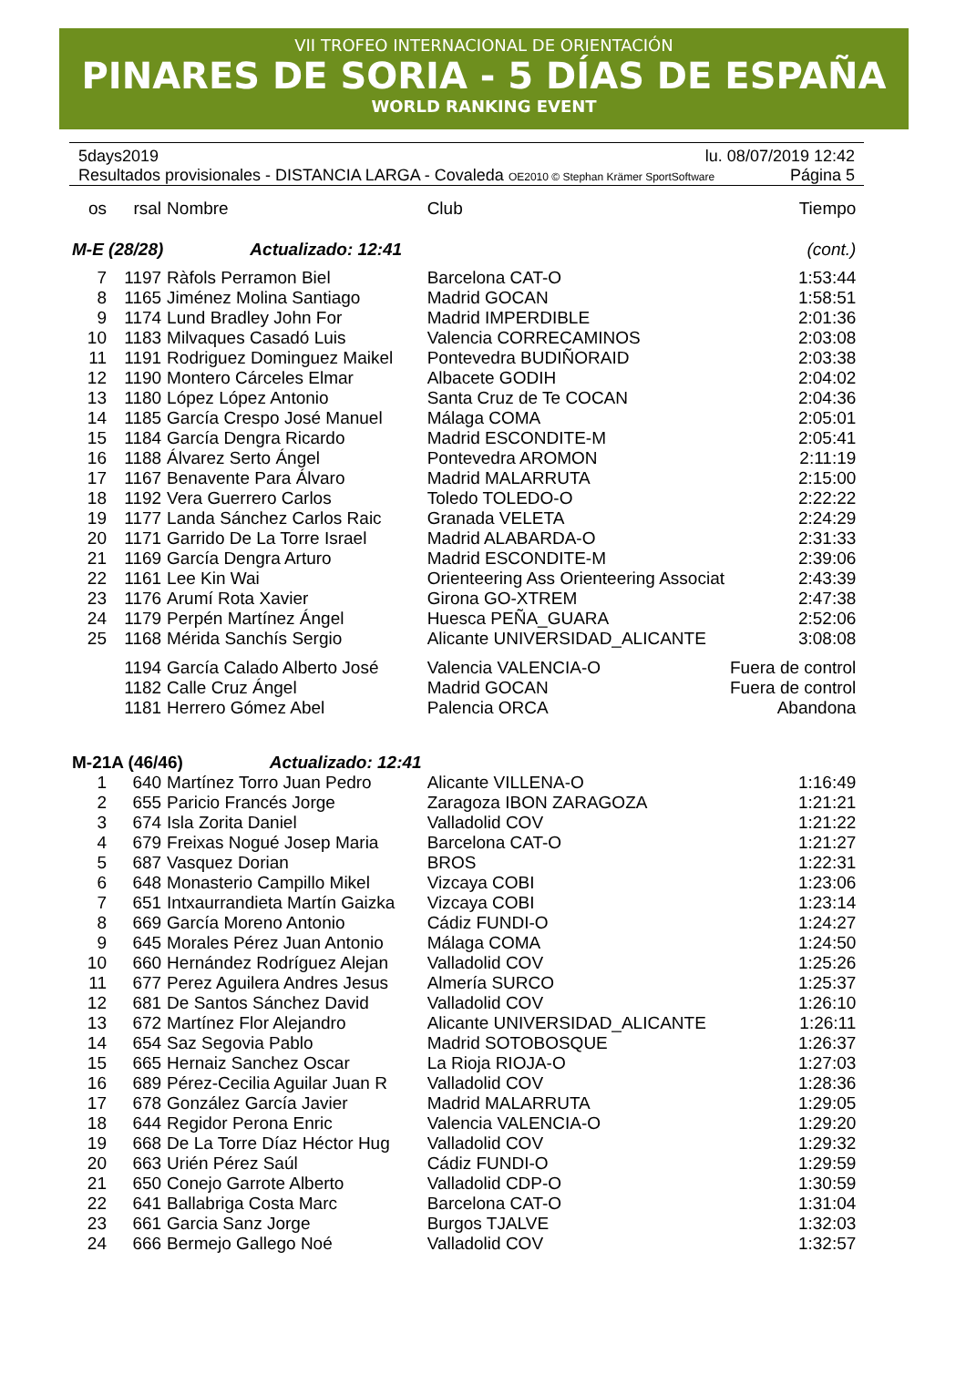VII TROFEO INTERNACIONAL DE ORIENTACIÓN
PINARES DE SORIA - 5 DÍAS DE ESPAÑA
WORLD RANKING EVENT
5days2019 lu. 08/07/2019 12:42
Resultados provisionales - DISTANCIA LARGA - Covaleda OE2010 © Stephan Krämer SportSoftware Página 5
| os | rsal | Nombre | Club | Tiempo |
| --- | --- | --- | --- | --- |
| M-E (28/28) Actualizado: 12:41 | | | | (cont.) |
| 7 | 1197 | Ràfols Perramon Biel | Barcelona CAT-O | 1:53:44 |
| 8 | 1165 | Jiménez Molina Santiago | Madrid GOCAN | 1:58:51 |
| 9 | 1174 | Lund Bradley John For | Madrid IMPERDIBLE | 2:01:36 |
| 10 | 1183 | Milvaques Casadó Luis | Valencia CORRECAMINOS | 2:03:08 |
| 11 | 1191 | Rodriguez Dominguez Maikel | Pontevedra BUDIÑORAID | 2:03:38 |
| 12 | 1190 | Montero Cárceles Elmar | Albacete GODIH | 2:04:02 |
| 13 | 1180 | López López Antonio | Santa Cruz de Te COCAN | 2:04:36 |
| 14 | 1185 | García Crespo José Manuel | Málaga COMA | 2:05:01 |
| 15 | 1184 | García Dengra Ricardo | Madrid ESCONDITE-M | 2:05:41 |
| 16 | 1188 | Álvarez Serto Ángel | Pontevedra AROMON | 2:11:19 |
| 17 | 1167 | Benavente Para Álvaro | Madrid MALARRUTA | 2:15:00 |
| 18 | 1192 | Vera Guerrero Carlos | Toledo TOLEDO-O | 2:22:22 |
| 19 | 1177 | Landa Sánchez Carlos Raic | Granada VELETA | 2:24:29 |
| 20 | 1171 | Garrido De La Torre Israel | Madrid ALABARDA-O | 2:31:33 |
| 21 | 1169 | García Dengra Arturo | Madrid ESCONDITE-M | 2:39:06 |
| 22 | 1161 | Lee Kin Wai | Orienteering Ass Orienteering Associat | 2:43:39 |
| 23 | 1176 | Arumí Rota Xavier | Girona GO-XTREM | 2:47:38 |
| 24 | 1179 | Perpén Martínez Ángel | Huesca PEÑA_GUARA | 2:52:06 |
| 25 | 1168 | Mérida Sanchís Sergio | Alicante UNIVERSIDAD_ALICANTE | 3:08:08 |
| | 1194 | García Calado Alberto José | Valencia VALENCIA-O | Fuera de control |
| | 1182 | Calle Cruz Ángel | Madrid GOCAN | Fuera de control |
| | 1181 | Herrero Gómez Abel | Palencia ORCA | Abandona |
| M-21A (46/46) Actualizado: 12:41 | | | | |
| 1 | 640 | Martínez Torro Juan Pedro | Alicante VILLENA-O | 1:16:49 |
| 2 | 655 | Paricio Francés Jorge | Zaragoza IBON ZARAGOZA | 1:21:21 |
| 3 | 674 | Isla Zorita Daniel | Valladolid COV | 1:21:22 |
| 4 | 679 | Freixas Nogué Josep Maria | Barcelona CAT-O | 1:21:27 |
| 5 | 687 | Vasquez Dorian | BROS | 1:22:31 |
| 6 | 648 | Monasterio Campillo Mikel | Vizcaya COBI | 1:23:06 |
| 7 | 651 | Intxaurrandieta Martín Gaizka | Vizcaya COBI | 1:23:14 |
| 8 | 669 | García Moreno Antonio | Cádiz FUNDI-O | 1:24:27 |
| 9 | 645 | Morales Pérez Juan Antonio | Málaga COMA | 1:24:50 |
| 10 | 660 | Hernández Rodríguez Alejan | Valladolid COV | 1:25:26 |
| 11 | 677 | Perez Aguilera Andres Jesus | Almería SURCO | 1:25:37 |
| 12 | 681 | De Santos Sánchez David | Valladolid COV | 1:26:10 |
| 13 | 672 | Martínez Flor Alejandro | Alicante UNIVERSIDAD_ALICANTE | 1:26:11 |
| 14 | 654 | Saz Segovia Pablo | Madrid SOTOBOSQUE | 1:26:37 |
| 15 | 665 | Hernaiz Sanchez Oscar | La Rioja RIOJA-O | 1:27:03 |
| 16 | 689 | Pérez-Cecilia Aguilar Juan R | Valladolid COV | 1:28:36 |
| 17 | 678 | González García Javier | Madrid MALARRUTA | 1:29:05 |
| 18 | 644 | Regidor Perona Enric | Valencia VALENCIA-O | 1:29:20 |
| 19 | 668 | De La Torre Díaz Héctor Hug | Valladolid COV | 1:29:32 |
| 20 | 663 | Urién Pérez Saúl | Cádiz FUNDI-O | 1:29:59 |
| 21 | 650 | Conejo Garrote Alberto | Valladolid CDP-O | 1:30:59 |
| 22 | 641 | Ballabriga Costa Marc | Barcelona CAT-O | 1:31:04 |
| 23 | 661 | Garcia Sanz Jorge | Burgos TJALVE | 1:32:03 |
| 24 | 666 | Bermejo Gallego Noé | Valladolid COV | 1:32:57 |